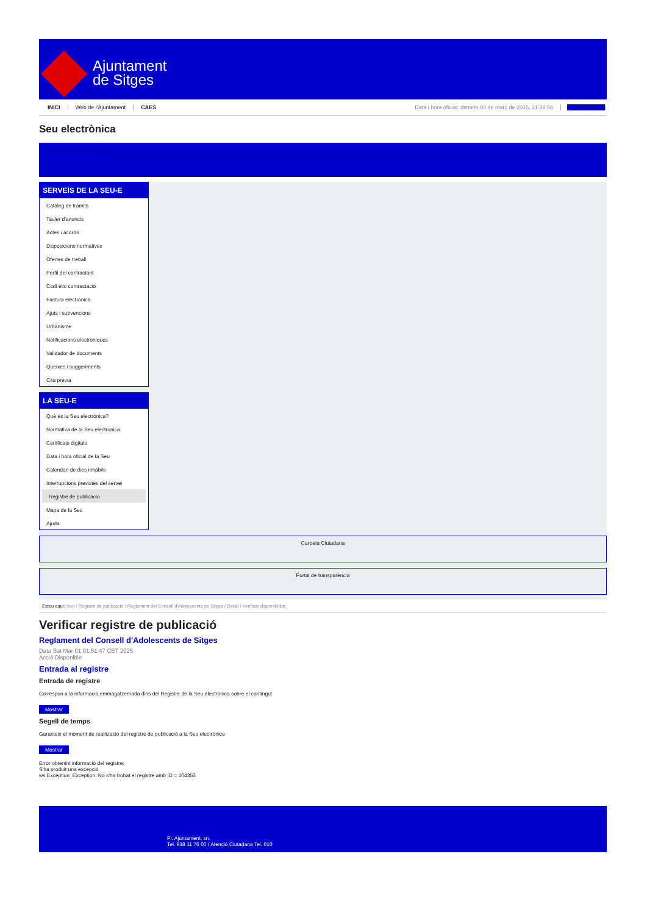Ajuntament
de Sitges
INICI Web de l'Ajuntament CAES Data i hora oficial: dimarts 04 de març de 2025, 21:38:56 Directoris
Seu electrònica
Obtenir còpia autèntica
SERVEIS DE LA SEU-E
Catàleg de tràmits
Tauler d'anuncis
Actes i acords
Disposicions normatives
Ofertes de treball
Perfil del contractant
Codi ètic contractació
Factura electrònica
Ajuts i subvencions
Urbanisme
Notificacions electròniques
Validador de documents
Queixes i suggeriments
Cita prèvia
LA SEU-E
Què és la Seu electrònica?
Normativa de la Seu electrònica
Certificats digitals
Data i hora oficial de la Seu
Calendari de dies inhàbils
Interrupcions previstes del servei
Registre de publicació
Mapa de la Seu
Ajuda
Carpeta Ciutadana
Portal de transparència
Esteu aquí: Inici / Registre de publicació / Reglament del Consell d'Adolescents de Sitges / Detall / Verificar disponibilitat
Verificar registre de publicació
Reglament del Consell d'Adolescents de Sitges
Data Sat Mar 01 01:51:47 CET 2025
Acció Disponible
Entrada al registre
Entrada de registre
Correspon a la informació emmagatzemada dins del Registre de la Seu electrònica sobre el contingut
Mostrar
Segell de temps
Garanteix el moment de realització del registre de publicació a la Seu electrònica
Mostrar
Error obtenint informació del registre:
S'ha produit una excepció
ws.Exception_Exception: No s'ha trobat el registre amb ID = 104353
Pl. Ajuntament, sn.
Tel. 938 11 76 00 / Atenció Ciutadana Tel. 010